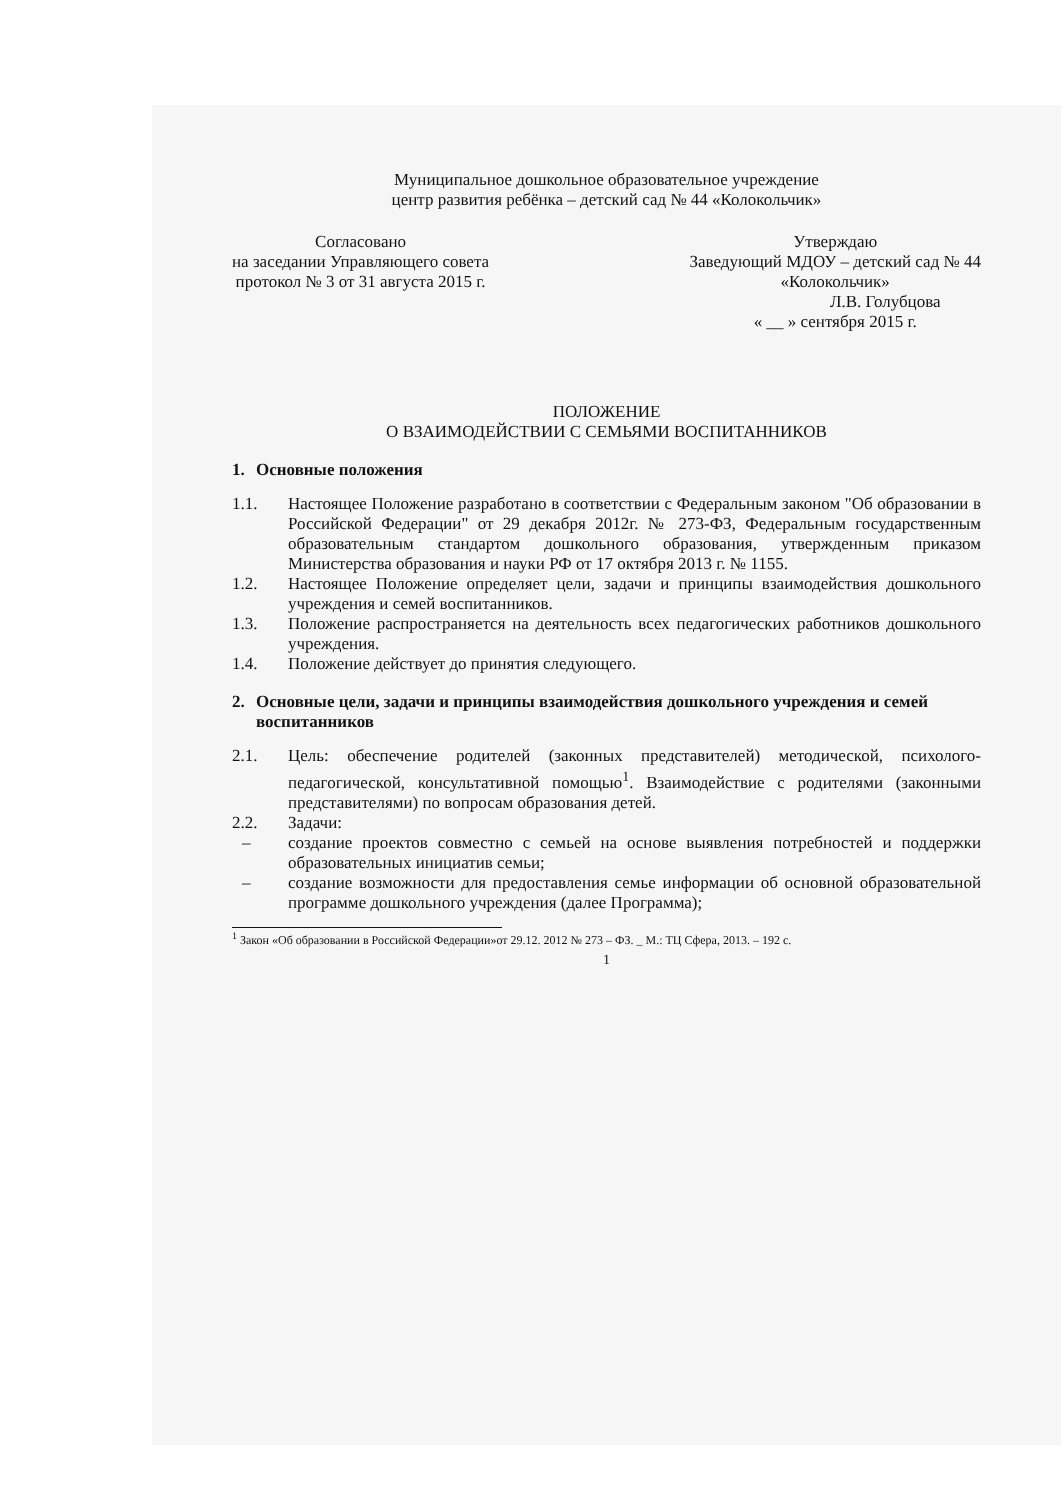Муниципальное дошкольное образовательное учреждение
центр развития ребёнка – детский сад № 44 «Колокольчик»
Согласовано
на заседании Управляющего совета
протокол № 3 от 31 августа 2015 г.
Утверждаю
Заведующий МДОУ – детский сад № 44
«Колокольчик»
Л.В. Голубцова
« __ » сентября 2015 г.
ПОЛОЖЕНИЕ
О ВЗАИМОДЕЙСТВИИ С СЕМЬЯМИ ВОСПИТАННИКОВ
1. Основные положения
1.1. Настоящее Положение разработано в соответствии с Федеральным законом "Об образовании в Российской Федерации" от 29 декабря 2012г. № 273-ФЗ, Федеральным государственным образовательным стандартом дошкольного образования, утвержденным приказом Министерства образования и науки РФ от 17 октября 2013 г. № 1155.
1.2. Настоящее Положение определяет цели, задачи и принципы взаимодействия дошкольного учреждения и семей воспитанников.
1.3. Положение распространяется на деятельность всех педагогических работников дошкольного учреждения.
1.4. Положение действует до принятия следующего.
2. Основные цели, задачи и принципы взаимодействия дошкольного учреждения и семей воспитанников
2.1. Цель: обеспечение родителей (законных представителей) методической, психолого-педагогической, консультативной помощью<sup>1</sup>. Взаимодействие с родителями (законными представителями) по вопросам образования детей.
2.2. Задачи:
– создание проектов совместно с семьей на основе выявления потребностей и поддержки образовательных инициатив семьи;
– создание возможности для предоставления семье информации об основной образовательной программе дошкольного учреждения (далее Программа);
<sup>1</sup> Закон «Об образовании в Российской Федерации»от 29.12. 2012 № 273 – ФЗ. _ М.: ТЦ Сфера, 2013. – 192 с.
1